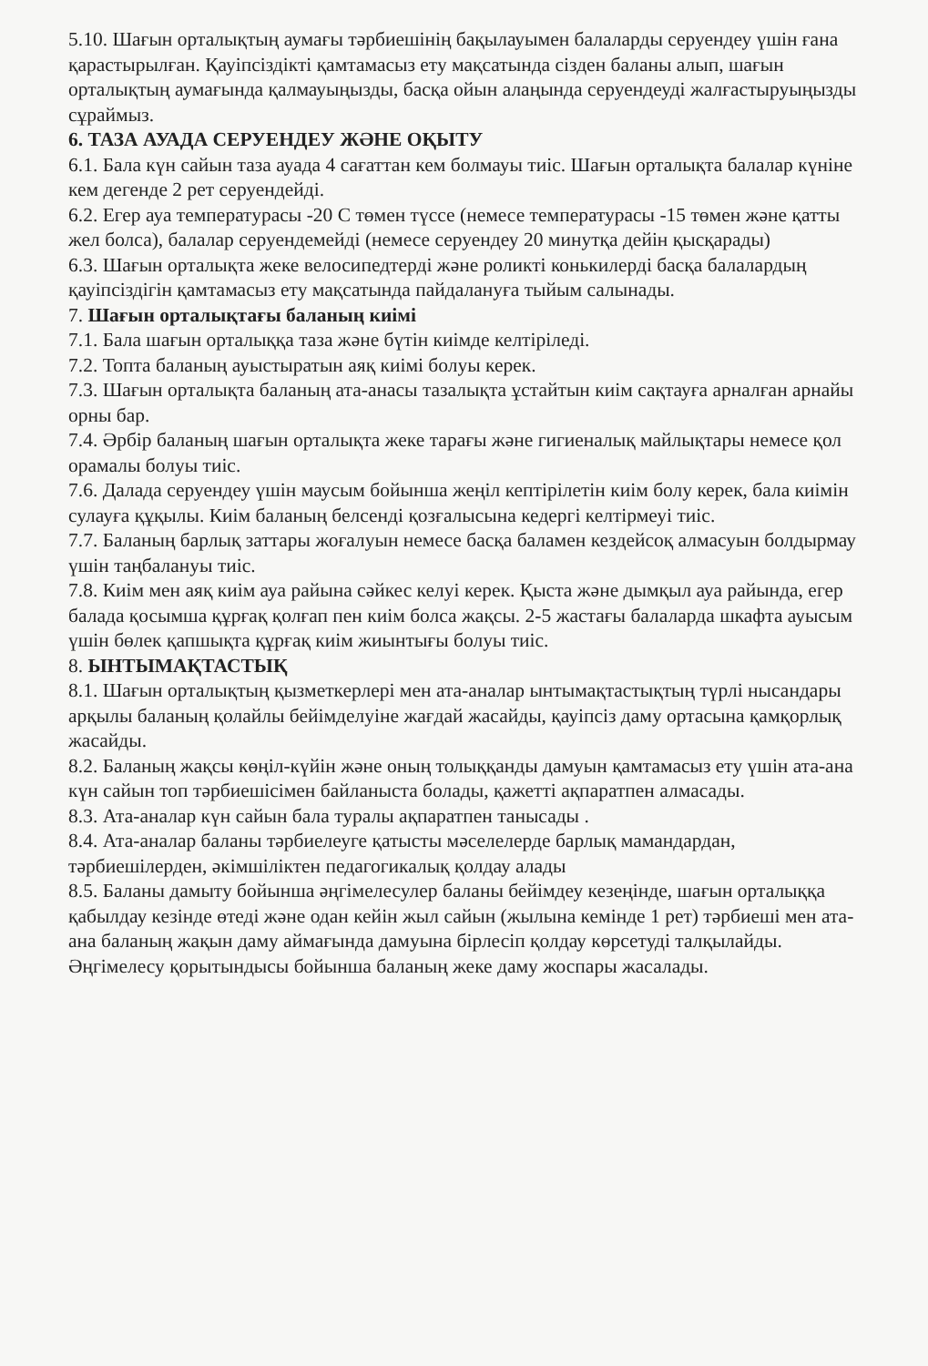5.10. Шағын орталықтың аумағы тәрбиешінің бақылауымен балаларды серуендеу үшін ғана қарастырылған. Қауіпсіздікті қамтамасыз ету мақсатында сізден баланы алып, шағын орталықтың аумағында қалмауыңызды, басқа ойын алаңында серуендеуді жалғастыруыңызды сұраймыз.
6. ТАЗА АУАДА СЕРУЕНДЕУ ЖӘНЕ ОҚЫТУ
6.1. Бала күн сайын таза ауада 4 сағаттан кем болмауы тиіс. Шағын орталықта балалар күніне кем дегенде 2 рет серуендейді.
6.2. Егер ауа температурасы -20 С төмен түссе (немесе температурасы -15 төмен және қатты жел болса), балалар серуендемейді (немесе серуендеу 20 минутқа дейін қысқарады)
6.3. Шағын орталықта жеке велосипедтерді және роликті конькилерді басқа балалардың қауіпсіздігін қамтамасыз ету мақсатында пайдалануға тыйым салынады.
7. Шағын орталықтағы баланың киімі
7.1. Бала шағын орталыққа таза және бүтін киімде келтіріледі.
7.2. Топта баланың ауыстыратын аяқ киімі болуы керек.
7.3. Шағын орталықта баланың ата-анасы тазалықта ұстайтын киім сақтауға арналған арнайы орны бар.
7.4. Әрбір баланың шағын орталықта жеке тарағы және гигиеналық майлықтары немесе қол орамалы болуы тиіс.
7.6. Далада серуендеу үшін маусым бойынша жеңіл кептірілетін киім болу керек, бала киімін сулауға құқылы. Киім баланың белсенді қозғалысына кедергі келтірмеуі тиіс.
7.7. Баланың барлық заттары жоғалуын немесе басқа баламен кездейсоқ алмасуын болдырмау үшін таңбалануы тиіс.
7.8. Киім мен аяқ киім ауа райына сәйкес келуі керек. Қыста және дымқыл ауа райында, егер балада қосымша құрғақ қолғап пен киім болса жақсы. 2-5 жастағы балаларда шкафта ауысым үшін бөлек қапшықта құрғақ киім жиынтығы болуы тиіс.
8. ЫНТЫМАҚТАСТЫҚ
8.1. Шағын орталықтың қызметкерлері мен ата-аналар ынтымақтастықтың түрлі нысандары арқылы баланың қолайлы бейімделуіне жағдай жасайды, қауіпсіз даму ортасына қамқорлық жасайды.
8.2. Баланың жақсы көңіл-күйін және оның толыққанды дамуын қамтамасыз ету үшін ата-ана күн сайын топ тәрбиешісімен байланыста болады, қажетті ақпаратпен алмасады.
8.3. Ата-аналар күн сайын бала туралы ақпаратпен танысады .
8.4. Ата-аналар баланы тәрбиелеуге қатысты мәселелерде барлық мамандардан, тәрбиешілерден, әкімшіліктен педагогикалық қолдау алады
8.5. Баланы дамыту бойынша әңгімелесулер баланы бейімдеу кезеңінде, шағын орталыққа қабылдау кезінде өтеді және одан кейін жыл сайын (жылына кемінде 1 рет) тәрбиеші мен ата-ана баланың жақын даму аймағында дамуына бірлесіп қолдау көрсетуді талқылайды. Әңгімелесу қорытындысы бойынша баланың жеке даму жоспары жасалады.